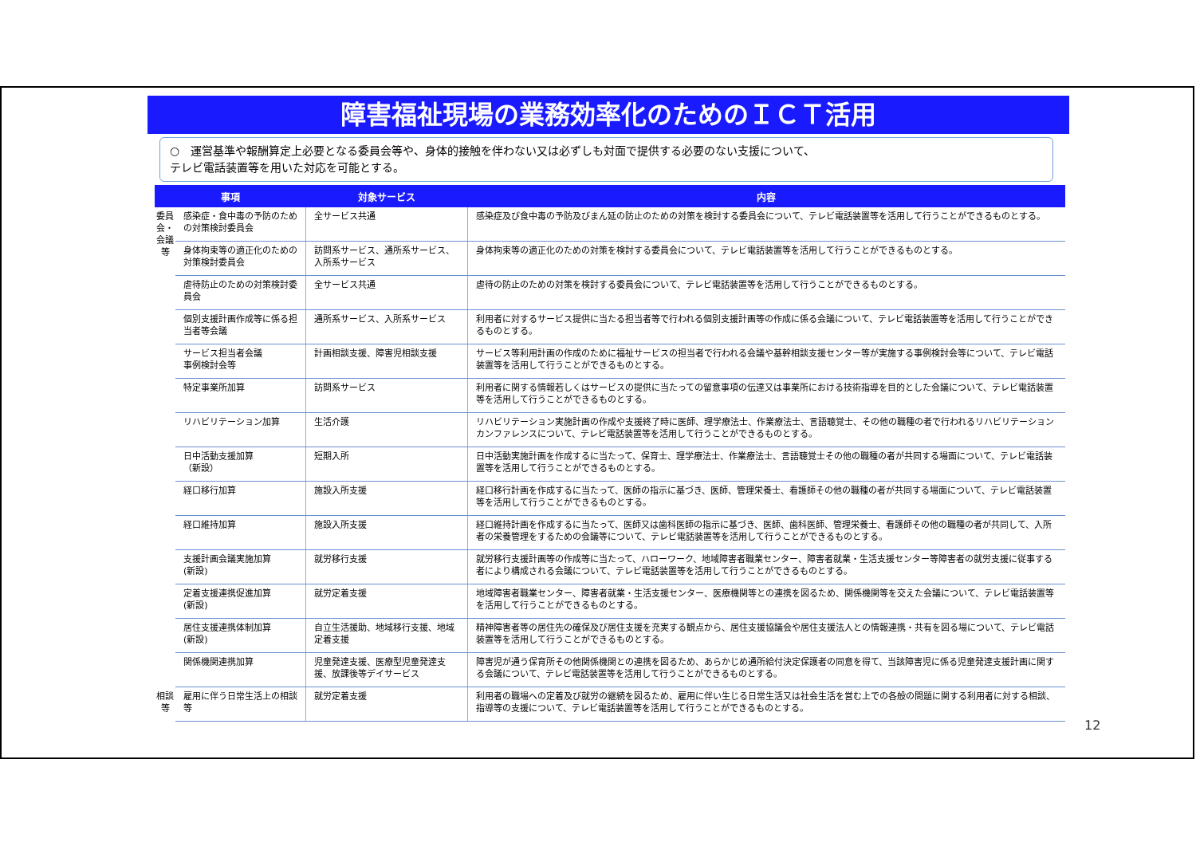障害福祉現場の業務効率化のためのＩＣＴ活用
○　運営基準や報酬算定上必要となる委員会等や、身体的接触を伴わない又は必ずしも対面で提供する必要のない支援について、
テレビ電話装置等を用いた対応を可能とする。
| 事項 | | 対象サービス | 内容 |
| --- | --- | --- | --- |
| 委員会・会議等 | 感染症・食中毒の予防のための対策検討委員会 | 全サービス共通 | 感染症及び食中毒の予防及びまん延の防止のための対策を検討する委員会について、テレビ電話装置等を活用して行うことができるものとする。 |
| | 身体拘束等の適正化のための対策検討委員会 | 訪問系サービス、通所系サービス、入所系サービス | 身体拘束等の適正化のための対策を検討する委員会について、テレビ電話装置等を活用して行うことができるものとする。 |
| | 虐待防止のための対策検討委員会 | 全サービス共通 | 虐待の防止のための対策を検討する委員会について、テレビ電話装置等を活用して行うことができるものとする。 |
| | 個別支援計画作成等に係る担当者等会議 | 通所系サービス、入所系サービス | 利用者に対するサービス提供に当たる担当者等で行われる個別支援計画等の作成に係る会議について、テレビ電話装置等を活用して行うことができるものとする。 |
| | サービス担当者会議 事例検討会等 | 計画相談支援、障害児相談支援 | サービス等利用計画の作成のために福祉サービスの担当者で行われる会議や基幹相談支援センター等が実施する事例検討会等について、テレビ電話装置等を活用して行うことができるものとする。 |
| | 特定事業所加算 | 訪問系サービス | 利用者に関する情報若しくはサービスの提供に当たっての留意事項の伝達又は事業所における技術指導を目的とした会議について、テレビ電話装置等を活用して行うことができるものとする。 |
| | リハビリテーション加算 | 生活介護 | リハビリテーション実施計画の作成や支援終了時に医師、理学療法士、作業療法士、言語聴覚士、その他の職種の者で行われるリハビリテーションカンファレンスについて、テレビ電話装置等を活用して行うことができるものとする。 |
| | 日中活動支援加算 （新設） | 短期入所 | 日中活動実施計画を作成するに当たって、保育士、理学療法士、作業療法士、言語聴覚士その他の職種の者が共同する場面について、テレビ電話装置等を活用して行うことができるものとする。 |
| | 経口移行加算 | 施設入所支援 | 経口移行計画を作成するに当たって、医師の指示に基づき、医師、管理栄養士、看護師その他の職種の者が共同する場面について、テレビ電話装置等を活用して行うことができるものとする。 |
| | 経口維持加算 | 施設入所支援 | 経口維持計画を作成するに当たって、医師又は歯科医師の指示に基づき、医師、歯科医師、管理栄養士、看護師その他の職種の者が共同して、入所者の栄養管理をするための会議等について、テレビ電話装置等を活用して行うことができるものとする。 |
| | 支援計画会議実施加算 (新設) | 就労移行支援 | 就労移行支援計画等の作成等に当たって、ハローワーク、地域障害者職業センター、障害者就業・生活支援センター等障害者の就労支援に従事する者により構成される会議について、テレビ電話装置等を活用して行うことができるものとする。 |
| | 定着支援連携促進加算 (新設) | 就労定着支援 | 地域障害者職業センター、障害者就業・生活支援センター、医療機関等との連携を図るため、関係機関等を交えた会議について、テレビ電話装置等を活用して行うことができるものとする。 |
| | 居住支援連携体制加算 (新設) | 自立生活援助、地域移行支援、地域定着支援 | 精神障害者等の居住先の確保及び居住支援を充実する観点から、居住支援協議会や居住支援法人との情報連携・共有を図る場について、テレビ電話装置等を活用して行うことができるものとする。 |
| | 関係機関連携加算 | 児童発達支援、医療型児童発達支援、放課後等デイサービス | 障害児が通う保育所その他関係機関との連携を図るため、あらかじめ通所給付決定保護者の同意を得て、当該障害児に係る児童発達支援計画に関する会議について、テレビ電話装置等を活用して行うことができるものとする。 |
| 相談等 | 雇用に伴う日常生活上の相談等 | 就労定着支援 | 利用者の職場への定着及び就労の継続を図るため、雇用に伴い生じる日常生活又は社会生活を営む上での各般の問題に関する利用者に対する相談、指導等の支援について、テレビ電話装置等を活用して行うことができるものとする。 |
12